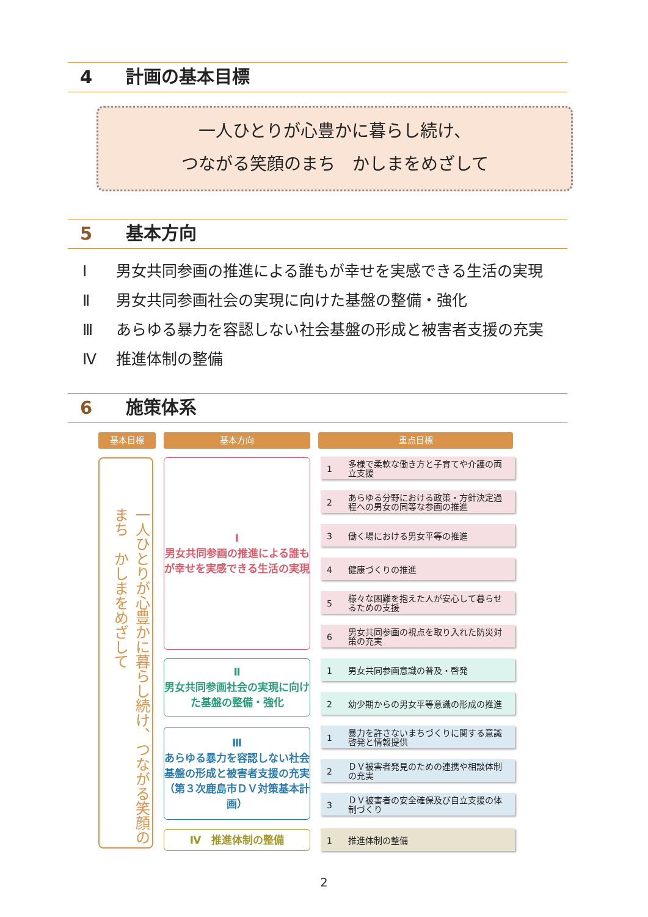4 計画の基本目標
一人ひとりが心豊かに暮らし続け、
つながる笑顔のまち　かしまをめざして
5 基本方向
Ⅰ 男女共同参画の推進による誰もが幸せを実感できる生活の実現
Ⅱ 男女共同参画社会の実現に向けた基盤の整備・強化
Ⅲ あらゆる暴力を容認しない社会基盤の形成と被害者支援の充実
Ⅳ 推進体制の整備
6 施策体系
基本目標 基本方向 重点目標
一人ひとりが心豊かに暮らし続け、つながる笑顔のまち　かしまをめざして
Ⅰ
男女共同参画の推進による誰もが幸せを実感できる生活の実現
Ⅱ
男女共同参画社会の実現に向けた基盤の整備・強化
Ⅲ
あらゆる暴力を容認しない社会基盤の形成と被害者支援の充実（第３次鹿島市ＤＶ対策基本計画）
Ⅳ　推進体制の整備
1 多様で柔軟な働き方と子育てや介護の両立支援
2 あらゆる分野における政策・方針決定過程への男女の同等な参画の推進
3 働く場における男女平等の推進
4 健康づくりの推進
5 様々な困難を抱えた人が安心して暮らせるための支援
6 男女共同参画の視点を取り入れた防災対策の充実
1 男女共同参画意識の普及・啓発
2 幼少期からの男女平等意識の形成の推進
1 暴力を許さないまちづくりに関する意識啓発と情報提供
2 ＤＶ被害者発見のための連携や相談体制の充実
3 ＤＶ被害者の安全確保及び自立支援の体制づくり
1 推進体制の整備
2